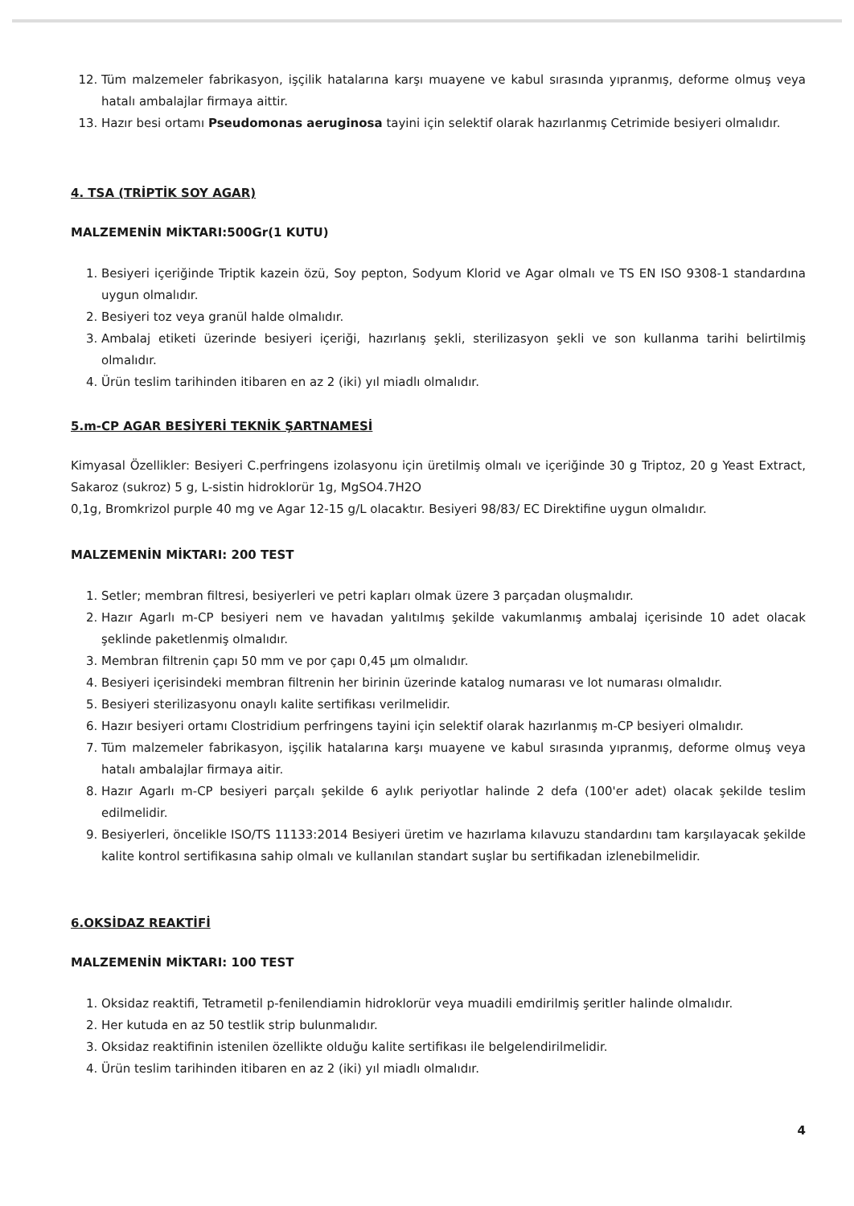12. Tüm malzemeler fabrikasyon, işçilik hatalarına karşı muayene ve kabul sırasında yıpranmış, deforme olmuş veya hatalı ambalajlar firmaya aittir.
13. Hazır besi ortamı Pseudomonas aeruginosa tayini için selektif olarak hazırlanmış Cetrimide besiyeri olmalıdır.
4. TSA (TRİPTİK SOY AGAR)
MALZEMENİN MİKTARI:500Gr(1 KUTU)
1. Besiyeri içeriğinde Triptik kazein özü, Soy pepton, Sodyum Klorid ve Agar olmalı ve TS EN ISO 9308-1 standardına uygun olmalıdır.
2. Besiyeri toz veya granül halde olmalıdır.
3. Ambalaj etiketi üzerinde besiyeri içeriği, hazırlanış şekli, sterilizasyon şekli ve son kullanma tarihi belirtilmiş olmalıdır.
4. Ürün teslim tarihinden itibaren en az 2 (iki) yıl miadlı olmalıdır.
5.m-CP AGAR BESİYERİ TEKNİK ŞARTNAMESİ
Kimyasal Özellikler: Besiyeri C.perfringens izolasyonu için üretilmiş olmalı ve içeriğinde 30 g Triptoz, 20 g Yeast Extract, Sakaroz (sukroz) 5 g, L-sistin hidroklorür 1g, MgSO4.7H2O
0,1g, Bromkrizol purple 40 mg ve Agar 12-15 g/L olacaktır. Besiyeri 98/83/ EC Direktifine uygun olmalıdır.
MALZEMENİN MİKTARI: 200 TEST
1. Setler; membran filtresi, besiyerleri ve petri kapları olmak üzere 3 parçadan oluşmalıdır.
2. Hazır Agarlı m-CP besiyeri nem ve havadan yalıtılmış şekilde vakumlanmış ambalaj içerisinde 10 adet olacak şeklinde paketlenmiş olmalıdır.
3. Membran filtrenin çapı 50 mm ve por çapı 0,45 µm olmalıdır.
4. Besiyeri içerisindeki membran filtrenin her birinin üzerinde katalog numarası ve lot numarası olmalıdır.
5. Besiyeri sterilizasyonu onaylı kalite sertifikası verilmelidir.
6. Hazır besiyeri ortamı Clostridium perfringens tayini için selektif olarak hazırlanmış m-CP besiyeri olmalıdır.
7. Tüm malzemeler fabrikasyon, işçilik hatalarına karşı muayene ve kabul sırasında yıpranmış, deforme olmuş veya hatalı ambalajlar firmaya aitir.
8. Hazır Agarlı m-CP besiyeri parçalı şekilde 6 aylık periyotlar halinde 2 defa (100'er adet) olacak şekilde teslim edilmelidir.
9. Besiyerleri, öncelikle ISO/TS 11133:2014 Besiyeri üretim ve hazırlama kılavuzu standardını tam karşılayacak şekilde kalite kontrol sertifikasına sahip olmalı ve kullanılan standart suşlar bu sertifikadan izlenebilmelidir.
6.OKSİDAZ REAKTİFİ
MALZEMENİN MİKTARI: 100 TEST
1. Oksidaz reaktifi, Tetrametil p-fenilendiamin hidroklorür veya muadili emdirilmiş şeritler halinde olmalıdır.
2. Her kutuda en az 50 testlik strip bulunmalıdır.
3. Oksidaz reaktifinin istenilen özellikte olduğu kalite sertifikası ile belgelendirilmelidir.
4. Ürün teslim tarihinden itibaren en az 2 (iki) yıl miadlı olmalıdır.
4